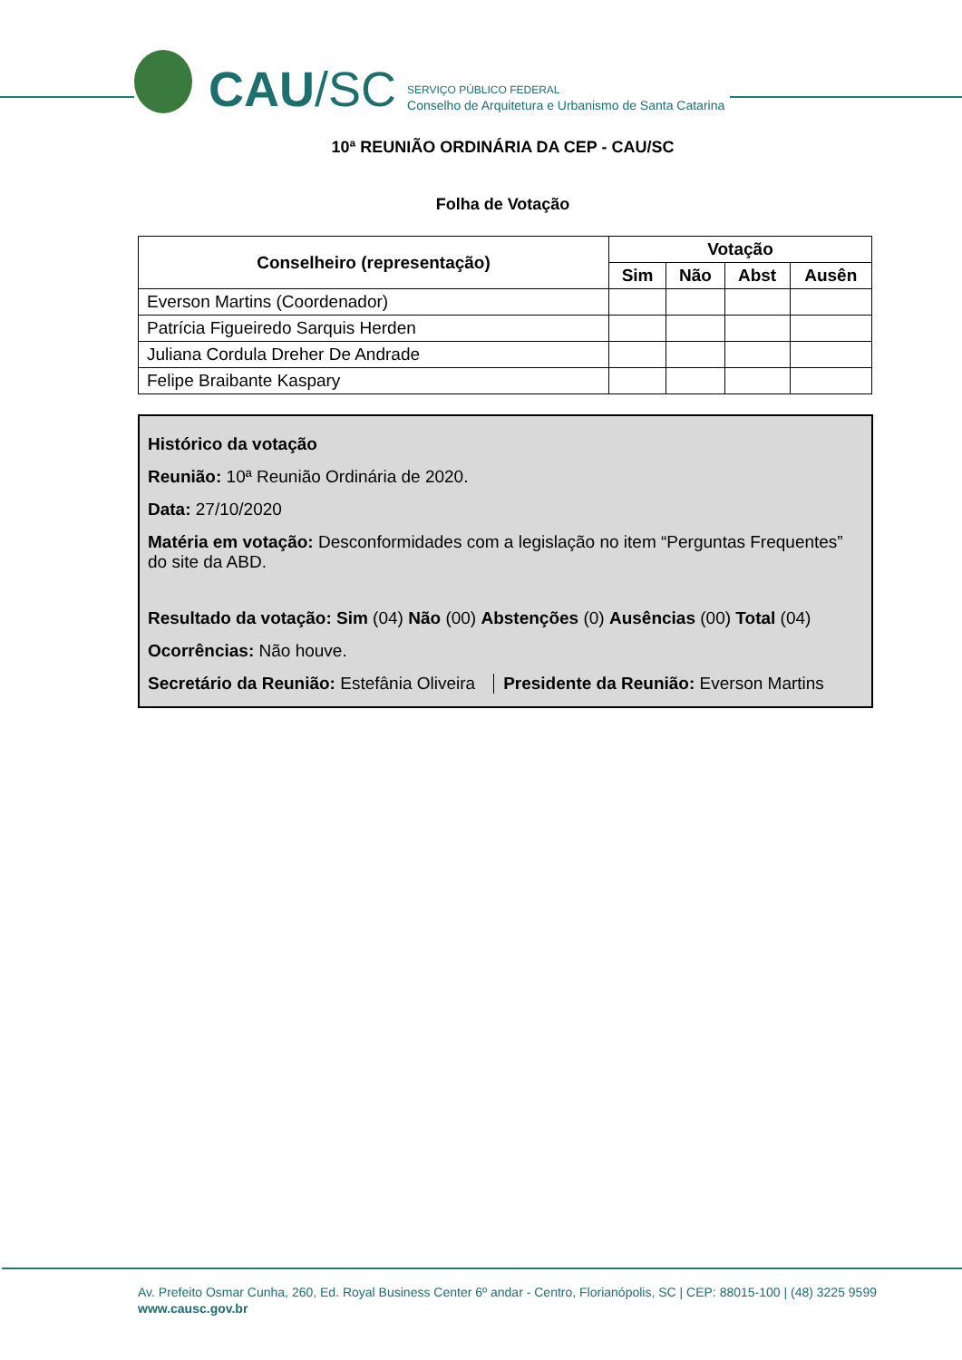CAU/SC
SERVIÇO PÚBLICO FEDERAL
Conselho de Arquitetura e Urbanismo de Santa Catarina
10ª REUNIÃO ORDINÁRIA DA CEP - CAU/SC
Folha de Votação
| Conselheiro (representação) | Votação | | | |
| --- | --- | --- | --- | --- |
| | Sim | Não | Abst | Ausên |
| Everson Martins (Coordenador) | | | | |
| Patrícia Figueiredo Sarquis Herden | | | | |
| Juliana Cordula Dreher De Andrade | | | | |
| Felipe Braibante Kaspary | | | | |
Histórico da votação
Reunião: 10ª Reunião Ordinária de 2020.
Data: 27/10/2020
Matéria em votação: Desconformidades com a legislação no item “Perguntas Frequentes” do site da ABD.
Resultado da votação: Sim (04) Não (00) Abstenções (0) Ausências (00) Total (04)
Ocorrências: Não houve.
Secretário da Reunião: Estefânia Oliveira Presidente da Reunião: Everson Martins
Av. Prefeito Osmar Cunha, 260, Ed. Royal Business Center 6º andar - Centro, Florianópolis, SC | CEP: 88015-100 | (48) 3225 9599
www.causc.gov.br